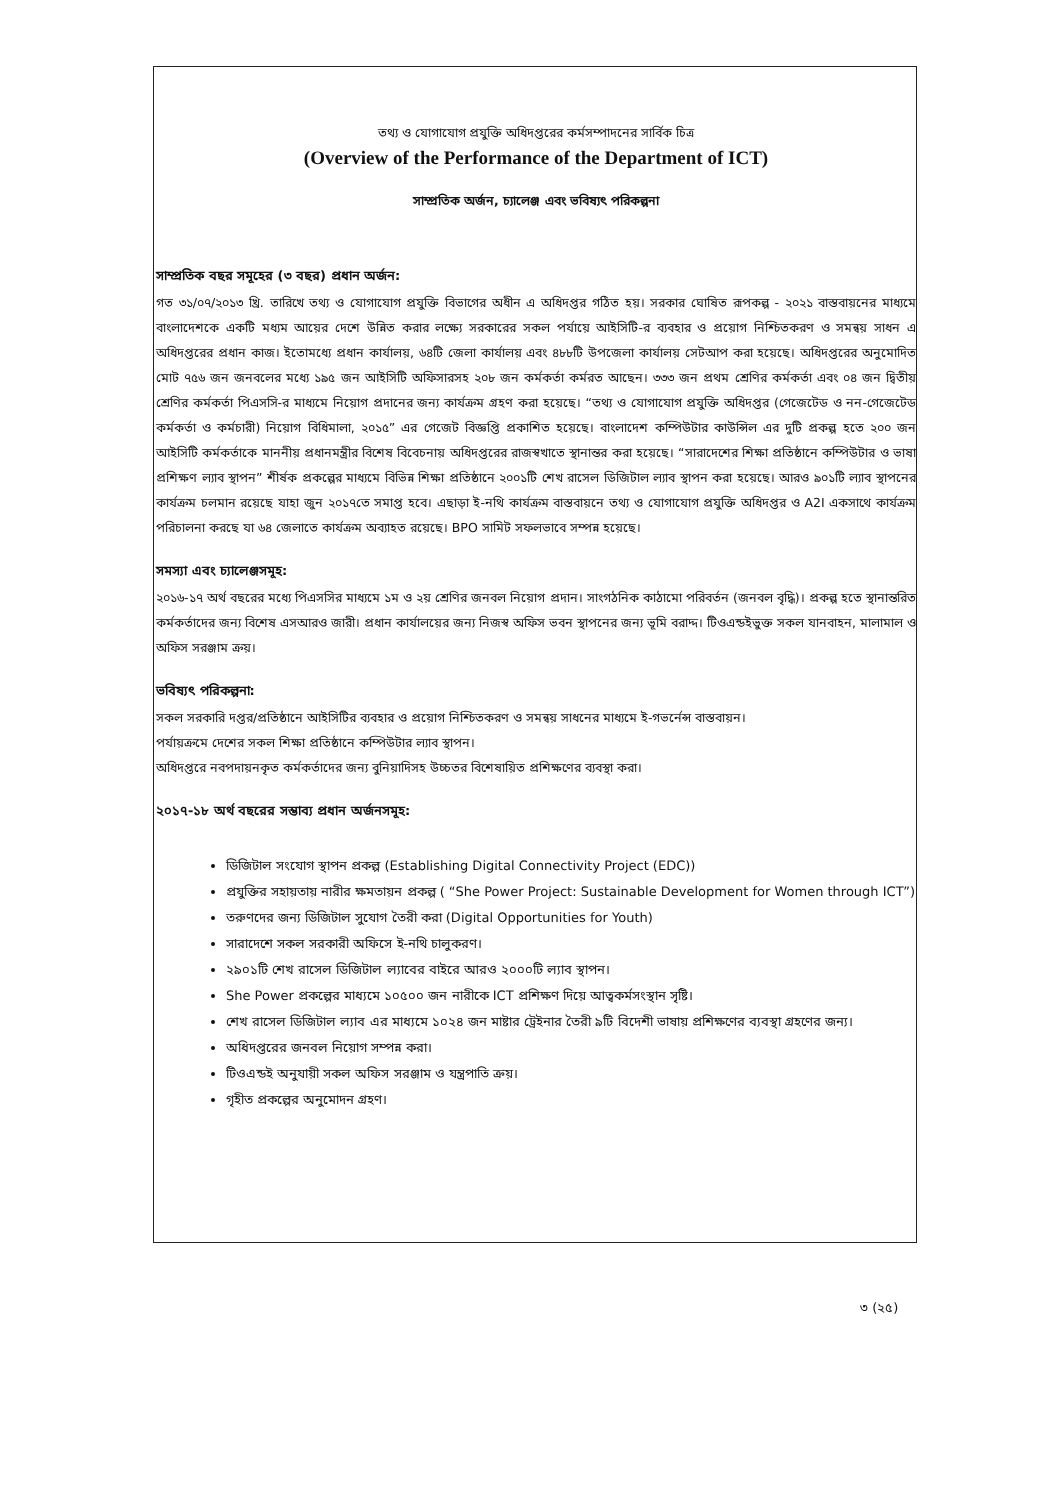তথ্য ও যোগাযোগ প্রযুক্তি অধিদপ্তরের কর্মসম্পাদনের সার্বিক চিত্র
(Overview of the Performance of the Department of ICT)
সাম্প্রতিক অর্জন, চ্যালেঞ্জ এবং ভবিষ্যৎ পরিকল্পনা
সাম্প্রতিক বছর সমূহের (৩ বছর) প্রধান অর্জন:
গত ৩১/০৭/২০১৩ খ্রি. তারিখে তথ্য ও যোগাযোগ প্রযুক্তি বিভাগের অধীন এ অধিদপ্তর গঠিত হয়। সরকার ঘোষিত রূপকল্প - ২০২১ বাস্তবায়নের মাধ্যমে বাংলাদেশকে একটি মধ্যম আয়ের দেশে উন্নিত করার লক্ষ্যে সরকারের সকল পর্যায়ে আইসিটি-র ব্যবহার ও প্রয়োগ নিশ্চিতকরণ ও সমন্বয় সাধন এ অধিদপ্তরের প্রধান কাজ। ইতোমধ্যে প্রধান কার্যালয়, ৬৪টি জেলা কার্যালয় এবং ৪৮৮টি উপজেলা কার্যালয় সেটআপ করা হয়েছে। অধিদপ্তরের অনুমোদিত মোট ৭৫৬ জন জনবলের মধ্যে ১৯৫ জন আইসিটি অফিসারসহ ২০৮ জন কর্মকর্তা কর্মরত আছেন। ৩৩৩ জন প্রথম শ্রেণির কর্মকর্তা এবং ০৪ জন দ্বিতীয় শ্রেণির কর্মকর্তা পিএসসি-র মাধ্যমে নিয়োগ প্রদানের জন্য কার্যক্রম গ্রহণ করা হয়েছে। “তথ্য ও যোগাযোগ প্রযুক্তি অধিদপ্তর (গেজেটেড ও নন-গেজেটেড কর্মকর্তা ও কর্মচারী) নিয়োগ বিধিমালা, ২০১৫” এর গেজেট বিজ্ঞপ্তি প্রকাশিত হয়েছে। বাংলাদেশ কম্পিউটার কাউন্সিল এর দুটি প্রকল্প হতে ২০০ জন আইসিটি কর্মকর্তাকে মাননীয় প্রধানমন্ত্রীর বিশেষ বিবেচনায় অধিদপ্তরের রাজস্বখাতে স্থানান্তর করা হয়েছে। “সারাদেশের শিক্ষা প্রতিষ্ঠানে কম্পিউটার ও ভাষা প্রশিক্ষণ ল্যাব স্থাপন” শীর্ষক প্রকল্পের মাধ্যমে বিভিন্ন শিক্ষা প্রতিষ্ঠানে ২০০১টি শেখ রাসেল ডিজিটাল ল্যাব স্থাপন করা হয়েছে। আরও ৯০১টি ল্যাব স্থাপনের কার্যক্রম চলমান রয়েছে যাহা জুন ২০১৭তে সমাপ্ত হবে। এছাড়া ই-নথি কার্যক্রম বাস্তবায়নে তথ্য ও যোগাযোগ প্রযুক্তি অধিদপ্তর ও A2I একসাথে কার্যক্রম পরিচালনা করছে যা ৬৪ জেলাতে কার্যক্রম অব্যাহত রয়েছে। BPO সামিট সফলভাবে সম্পন্ন হয়েছে।
সমস্যা এবং চ্যালেঞ্জসমূহ:
২০১৬-১৭ অর্থ বছরের মধ্যে পিএসসির মাধ্যমে ১ম ও ২য় শ্রেণির জনবল নিয়োগ প্রদান। সাংগঠনিক কাঠামো পরিবর্তন (জনবল বৃদ্ধি)। প্রকল্প হতে স্থানান্তরিত কর্মকর্তাদের জন্য বিশেষ এসআরও জারী। প্রধান কার্যালয়ের জন্য নিজস্ব অফিস ভবন স্থাপনের জন্য ভূমি বরাদ্দ। টিওএন্ডইভুক্ত সকল যানবাহন, মালামাল ও অফিস সরঞ্জাম ক্রয়।
ভবিষ্যৎ পরিকল্পনা:
সকল সরকারি দপ্তর/প্রতিষ্ঠানে আইসিটির ব্যবহার ও প্রয়োগ নিশ্চিতকরণ ও সমন্বয় সাধনের মাধ্যমে ই-গভর্নেন্স বাস্তবায়ন।
পর্যায়ক্রমে দেশের সকল শিক্ষা প্রতিষ্ঠানে কম্পিউটার ল্যাব স্থাপন।
অধিদপ্তরে নবপদায়নকৃত কর্মকর্তাদের জন্য বুনিয়াদিসহ উচ্চতর বিশেষায়িত প্রশিক্ষণের ব্যবস্থা করা।
২০১৭-১৮ অর্থ বছরের সম্ভাব্য প্রধান অর্জনসমূহ:
ডিজিটাল সংযোগ স্থাপন প্রকল্প (Establishing Digital Connectivity Project (EDC))
প্রযুক্তির সহায়তায় নারীর ক্ষমতায়ন প্রকল্প ( “She Power Project: Sustainable Development for Women through ICT”)
তরুণদের জন্য ডিজিটাল সুযোগ তৈরী করা (Digital Opportunities for Youth)
সারাদেশে সকল সরকারী অফিসে ই-নথি চালুকরণ।
২৯০১টি শেখ রাসেল ডিজিটাল ল্যাবের বাইরে আরও ২০০০টি ল্যাব স্থাপন।
She Power প্রকল্পের মাধ্যমে ১০৫০০ জন নারীকে ICT প্রশিক্ষণ দিয়ে আত্বকর্মসংস্থান সৃষ্টি।
শেখ রাসেল ডিজিটাল ল্যাব এর মাধ্যমে ১০২৪ জন মাষ্টার ট্রেইনার তৈরী ৯টি বিদেশী ভাষায় প্রশিক্ষণের ব্যবস্থা গ্রহণের জন্য।
অধিদপ্তরের জনবল নিয়োগ সম্পন্ন করা।
টিওএন্ডই অনুযায়ী সকল অফিস সরঞ্জাম ও যন্ত্রপাতি ক্রয়।
গৃহীত প্রকল্পের অনুমোদন গ্রহণ।
৩ (২৫)